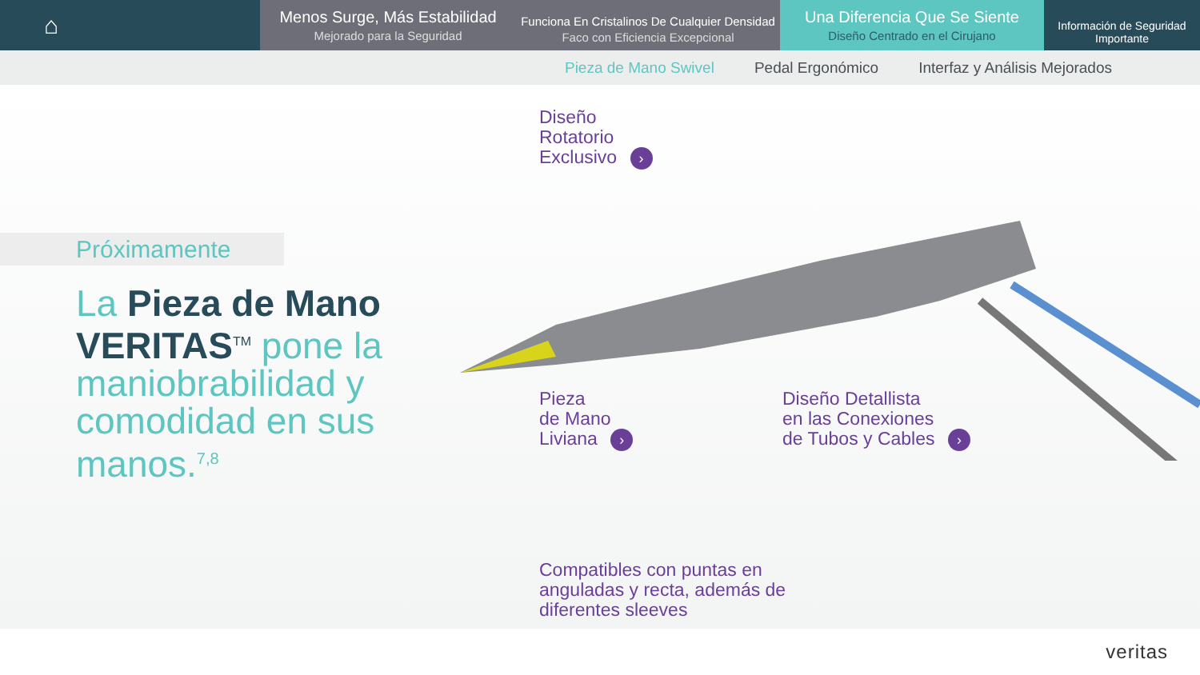⌂
Menos Surge, Más Estabilidad
Mejorado para la Seguridad
Funciona En Cristalinos De Cualquier Densidad
Faco con Eficiencia Excepcional
Una Diferencia Que Se Siente
Diseño Centrado en el Cirujano
Información de Seguridad Importante
Pieza de Mano Swivel Pedal Ergonómico Interfaz y Análisis Mejorados
Próximamente
La Pieza de Mano VERITAS<sup>TM</sup> pone la maniobrabilidad y comodidad en sus manos.<sup>7,8</sup>
Diseño
Rotatorio
Exclusivo ›
Pieza
de Mano
Liviana ›
Diseño Detallista
en las Conexiones
de Tubos y Cables ›
Compatibles con puntas en
anguladas y recta, además de
diferentes sleeves
veritas